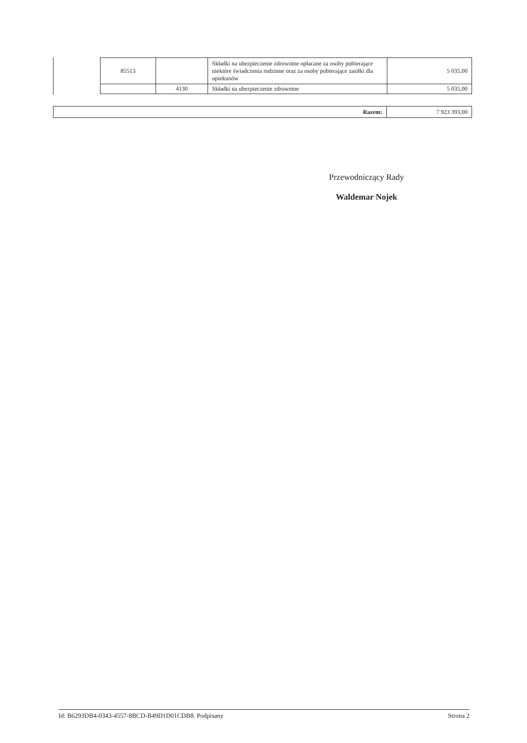| 85513 | | Składki na ubezpieczenie zdrowotne opłacane za osoby pobierające niektóre świadczenia rodzinne oraz za osoby pobierające zasiłki dla opiekunów | 5 035,00 |
| | 4130 | Składki na ubezpieczenie zdrowotne | 5 035,00 |
| Razem: | 7 923 393,00 |
Przewodniczący Rady
Waldemar Nojek
Id: B6293DB4-0343-4557-8BCD-B49D1D01CDB8. Podpisany Strona 2